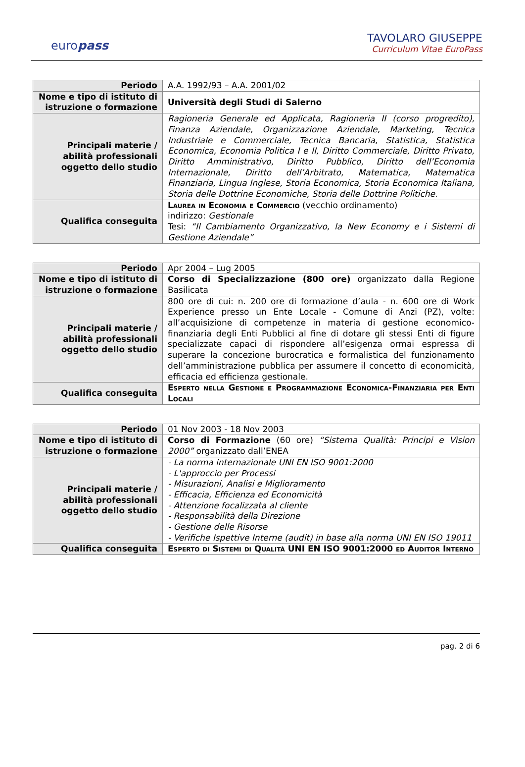europass
TAVOLARO GIUSEPPE
Curriculum Vitae EuroPass
| Periodo | A.A. 1992/93 – A.A. 2001/02 |
| Nome e tipo di istituto di istruzione o formazione | Università degli Studi di Salerno |
| Principali materie / abilità professionali oggetto dello studio | Ragioneria Generale ed Applicata, Ragioneria II (corso progredito), Finanza Aziendale, Organizzazione Aziendale, Marketing, Tecnica Industriale e Commerciale, Tecnica Bancaria, Statistica, Statistica Economica, Economia Politica I e II, Diritto Commerciale, Diritto Privato, Diritto Amministrativo, Diritto Pubblico, Diritto dell’Economia Internazionale, Diritto dell’Arbitrato, Matematica, Matematica Finanziaria, Lingua Inglese, Storia Economica, Storia Economica Italiana, Storia delle Dottrine Economiche, Storia delle Dottrine Politiche. |
| Qualifica conseguita | Laurea in Economia e Commercio (vecchio ordinamento) indirizzo: Gestionale Tesi: “Il Cambiamento Organizzativo, la New Economy e i Sistemi di Gestione Aziendale” |
| Periodo | Apr 2004 – Lug 2005 |
| Nome e tipo di istituto di istruzione o formazione | Corso di Specializzazione (800 ore) organizzato dalla Regione Basilicata |
| Principali materie / abilità professionali oggetto dello studio | 800 ore di cui: n. 200 ore di formazione d’aula - n. 600 ore di Work Experience presso un Ente Locale - Comune di Anzi (PZ), volte: all’acquisizione di competenze in materia di gestione economico-finanziaria degli Enti Pubblici al fine di dotare gli stessi Enti di figure specializzate capaci di rispondere all’esigenza ormai espressa di superare la concezione burocratica e formalistica del funzionamento dell’amministrazione pubblica per assumere il concetto di economicità, efficacia ed efficienza gestionale. |
| Qualifica conseguita | Esperto nella Gestione e Programmazione Economica-Finanziaria per Enti Locali |
| Periodo | 01 Nov 2003 - 18 Nov 2003 |
| Nome e tipo di istituto di istruzione o formazione | Corso di Formazione (60 ore) “Sistema Qualità: Principi e Vision 2000” organizzato dall’ENEA |
| Principali materie / abilità professionali oggetto dello studio | - La norma internazionale UNI EN ISO 9001:2000 - L'approccio per Processi - Misurazioni, Analisi e Miglioramento - Efficacia, Efficienza ed Economicità - Attenzione focalizzata al cliente - Responsabilità della Direzione - Gestione delle Risorse - Verifiche Ispettive Interne (audit) in base alla norma UNI EN ISO 19011 |
| Qualifica conseguita | Esperto di Sistemi di Qualità UNI EN ISO 9001:2000 ed Auditor Interno |
pag. 2 di 6